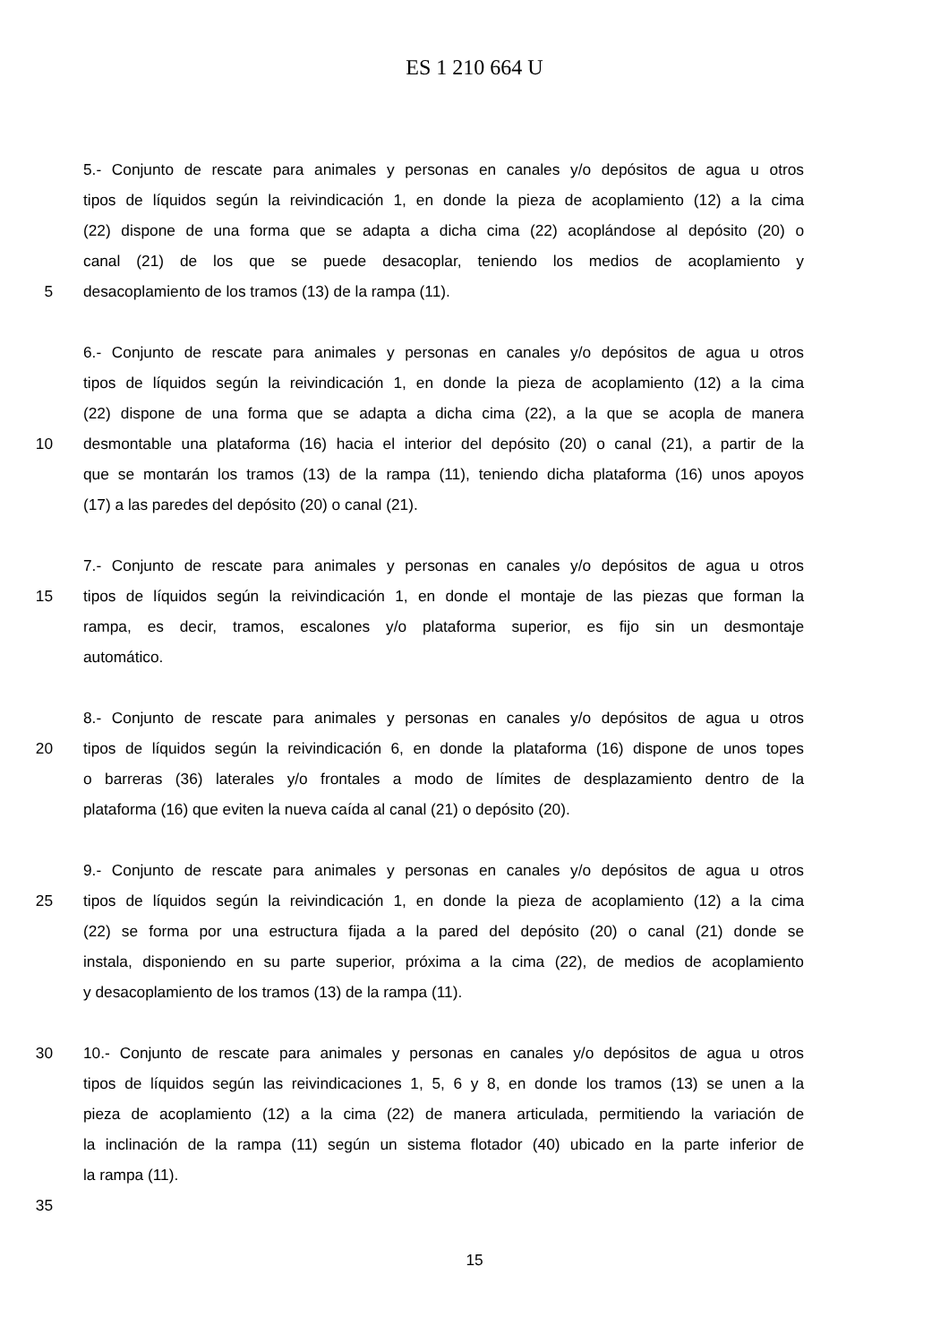ES 1 210 664 U
5.- Conjunto de rescate para animales y personas en canales y/o depósitos de agua u otros
tipos de líquidos según la reivindicación 1, en donde la pieza de acoplamiento (12) a la cima
(22) dispone de una forma que se adapta a dicha cima (22) acoplándose al depósito (20) o
canal (21) de los que se puede desacoplar, teniendo los medios de acoplamiento y
5 desacoplamiento de los tramos (13) de la rampa (11).
6.- Conjunto de rescate para animales y personas en canales y/o depósitos de agua u otros
tipos de líquidos según la reivindicación 1, en donde la pieza de acoplamiento (12) a la cima
(22) dispone de una forma que se adapta a dicha cima (22), a la que se acopla de manera
10 desmontable una plataforma (16) hacia el interior del depósito (20) o canal (21), a partir de la
que se montarán los tramos (13) de la rampa (11), teniendo dicha plataforma (16) unos apoyos
(17) a las paredes del depósito (20) o canal (21).
7.- Conjunto de rescate para animales y personas en canales y/o depósitos de agua u otros
15 tipos de líquidos según la reivindicación 1, en donde el montaje de las piezas que forman la
rampa, es decir, tramos, escalones y/o plataforma superior, es fijo sin un desmontaje
automático.
8.- Conjunto de rescate para animales y personas en canales y/o depósitos de agua u otros
20 tipos de líquidos según la reivindicación 6, en donde la plataforma (16) dispone de unos topes
o barreras (36) laterales y/o frontales a modo de límites de desplazamiento dentro de la
plataforma (16) que eviten la nueva caída al canal (21) o depósito (20).
9.- Conjunto de rescate para animales y personas en canales y/o depósitos de agua u otros
25 tipos de líquidos según la reivindicación 1, en donde la pieza de acoplamiento (12) a la cima
(22) se forma por una estructura fijada a la pared del depósito (20) o canal (21) donde se
instala, disponiendo en su parte superior, próxima a la cima (22), de medios de acoplamiento
y desacoplamiento de los tramos (13) de la rampa (11).
30 10.- Conjunto de rescate para animales y personas en canales y/o depósitos de agua u otros
tipos de líquidos según las reivindicaciones 1, 5, 6 y 8, en donde los tramos (13) se unen a la
pieza de acoplamiento (12) a la cima (22) de manera articulada, permitiendo la variación de
la inclinación de la rampa (11) según un sistema flotador (40) ubicado en la parte inferior de
la rampa (11).
35
15